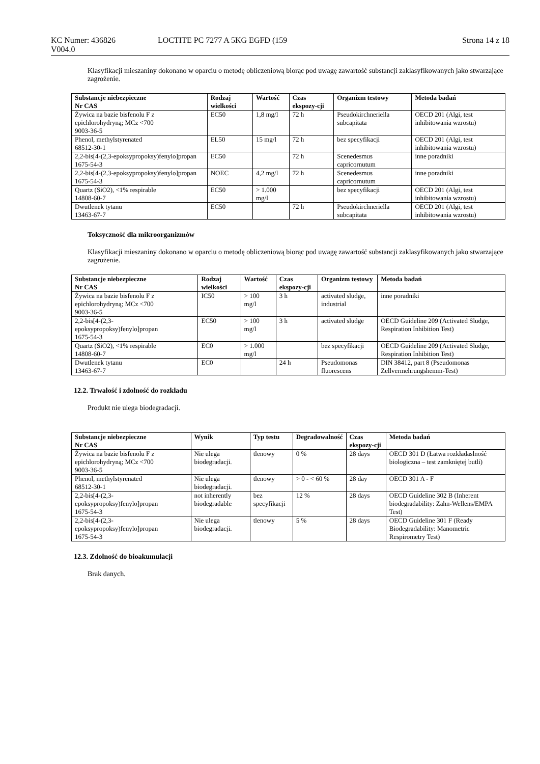KC Numer: 436826
V004.0
LOCTITE PC 7277 A 5KG EGFD (159
Strona 14 z 18
Klasyfikacji mieszaniny dokonano w oparciu o metodę obliczeniową biorąc pod uwagę zawartość substancji zaklasyfikowanych jako stwarzające zagrożenie.
| Substancje niebezpieczne Nr CAS | Rodzaj wielkości | Wartość | Czas ekspozy-cji | Organizm testowy | Metoda badań |
| --- | --- | --- | --- | --- | --- |
| Żywica na bazie bisfenolu F z epichlorohydryną; MCz <700 9003-36-5 | EC50 | 1,8 mg/l | 72 h | Pseudokirchneriella subcapitata | OECD 201 (Algi, test inhibitowania wzrostu) |
| Phenol, methylstyrenated 68512-30-1 | EL50 | 15 mg/l | 72 h | bez specyfikacji | OECD 201 (Algi, test inhibitowania wzrostu) |
| 2,2-bis[4-(2,3-epoksypropoksy)fenylo]propan 1675-54-3 | EC50 | | 72 h | Scenedesmus capricornutum | inne poradniki |
| 2,2-bis[4-(2,3-epoksypropoksy)fenylo]propan 1675-54-3 | NOEC | 4,2 mg/l | 72 h | Scenedesmus capricornutum | inne poradniki |
| Quartz (SiO2), <1% respirable 14808-60-7 | EC50 | > 1.000 mg/l | | bez specyfikacji | OECD 201 (Algi, test inhibitowania wzrostu) |
| Dwutlenek tytanu 13463-67-7 | EC50 | | 72 h | Pseudokirchneriella subcapitata | OECD 201 (Algi, test inhibitowania wzrostu) |
Toksyczność dla mikroorganizmów
Klasyfikacji mieszaniny dokonano w oparciu o metodę obliczeniową biorąc pod uwagę zawartość substancji zaklasyfikowanych jako stwarzające zagrożenie.
| Substancje niebezpieczne Nr CAS | Rodzaj wielkości | Wartość | Czas ekspozy-cji | Organizm testowy | Metoda badań |
| --- | --- | --- | --- | --- | --- |
| Żywica na bazie bisfenolu F z epichlorohydryną; MCz <700 9003-36-5 | IC50 | > 100 mg/l | 3 h | activated sludge, industrial | inne poradniki |
| 2,2-bis[4-(2,3-epoksypropoksy)fenylo]propan 1675-54-3 | EC50 | > 100 mg/l | 3 h | activated sludge | OECD Guideline 209 (Activated Sludge, Respiration Inhibition Test) |
| Quartz (SiO2), <1% respirable 14808-60-7 | EC0 | > 1.000 mg/l | | bez specyfikacji | OECD Guideline 209 (Activated Sludge, Respiration Inhibition Test) |
| Dwutlenek tytanu 13463-67-7 | EC0 | | 24 h | Pseudomonas fluorescens | DIN 38412, part 8 (Pseudomonas Zellvermehrungshemm-Test) |
12.2. Trwałość i zdolność do rozkładu
Produkt nie ulega biodegradacji.
| Substancje niebezpieczne Nr CAS | Wynik | Typ testu | Degradowalność | Czas ekspozy-cji | Metoda badań |
| --- | --- | --- | --- | --- | --- |
| Żywica na bazie bisfenolu F z epichlorohydryną; MCz <700 9003-36-5 | Nie ulega biodegradacji. | tlenowy | 0 % | 28 days | OECD 301 D (Łatwa rozkładaslność biologiczna – test zamkniętej butli) |
| Phenol, methylstyrenated 68512-30-1 | Nie ulega biodegradacji. | tlenowy | > 0 - < 60 % | 28 day | OECD 301 A - F |
| 2,2-bis[4-(2,3-epoksypropoksy)fenylo]propan 1675-54-3 | not inherently biodegradable | bez specyfikacji | 12 % | 28 days | OECD Guideline 302 B (Inherent biodegradability: Zahn-Wellens/EMPA Test) |
| 2,2-bis[4-(2,3-epoksypropoksy)fenylo]propan 1675-54-3 | Nie ulega biodegradacji. | tlenowy | 5 % | 28 days | OECD Guideline 301 F (Ready Biodegradability: Manometric Respirometry Test) |
12.3. Zdolność do bioakumulacji
Brak danych.